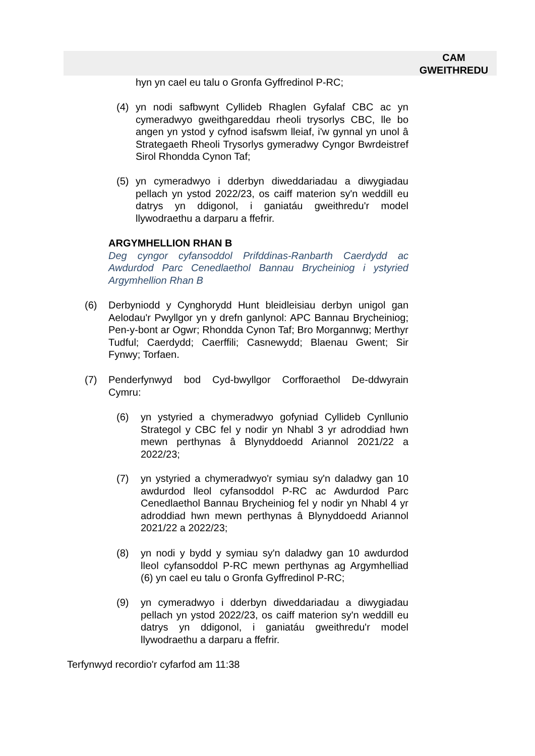CAM
GWEITHREDU
hyn yn cael eu talu o Gronfa Gyffredinol P-RC;
(4)
yn nodi safbwynt Cyllideb Rhaglen Gyfalaf CBC ac yn cymeradwyo gweithgareddau rheoli trysorlys CBC, lle bo angen yn ystod y cyfnod isafswm lleiaf, i'w gynnal yn unol â Strategaeth Rheoli Trysorlys gymeradwy Cyngor Bwrdeistref Sirol Rhondda Cynon Taf;
(5)
yn cymeradwyo i dderbyn diweddariadau a diwygiadau pellach yn ystod 2022/23, os caiff materion sy'n weddill eu datrys yn ddigonol, i ganiatáu gweithredu'r model llywodraethu a darparu a ffefrir.
ARGYMHELLION RHAN B
Deg cyngor cyfansoddol Prifddinas-Ranbarth Caerdydd ac Awdurdod Parc Cenedlaethol Bannau Brycheiniog i ystyried Argymhellion Rhan B
(6)
Derbyniodd y Cynghorydd Hunt bleidleisiau derbyn unigol gan Aelodau'r Pwyllgor yn y drefn ganlynol: APC Bannau Brycheiniog; Pen-y-bont ar Ogwr; Rhondda Cynon Taf; Bro Morgannwg; Merthyr Tudful; Caerdydd; Caerffili; Casnewydd; Blaenau Gwent; Sir Fynwy; Torfaen.
(7)
Penderfynwyd bod Cyd-bwyllgor Corfforaethol De-ddwyrain Cymru:
(6)
yn ystyried a chymeradwyo gofyniad Cyllideb Cynllunio Strategol y CBC fel y nodir yn Nhabl 3 yr adroddiad hwn mewn perthynas â Blynyddoedd Ariannol 2021/22 a 2022/23;
(7)
yn ystyried a chymeradwyo'r symiau sy'n daladwy gan 10 awdurdod lleol cyfansoddol P-RC ac Awdurdod Parc Cenedlaethol Bannau Brycheiniog fel y nodir yn Nhabl 4 yr adroddiad hwn mewn perthynas â Blynyddoedd Ariannol 2021/22 a 2022/23;
(8)
yn nodi y bydd y symiau sy'n daladwy gan 10 awdurdod lleol cyfansoddol P-RC mewn perthynas ag Argymhelliad (6) yn cael eu talu o Gronfa Gyffredinol P-RC;
(9)
yn cymeradwyo i dderbyn diweddariadau a diwygiadau pellach yn ystod 2022/23, os caiff materion sy'n weddill eu datrys yn ddigonol, i ganiatáu gweithredu'r model llywodraethu a darparu a ffefrir.
Terfynwyd recordio'r cyfarfod am 11:38